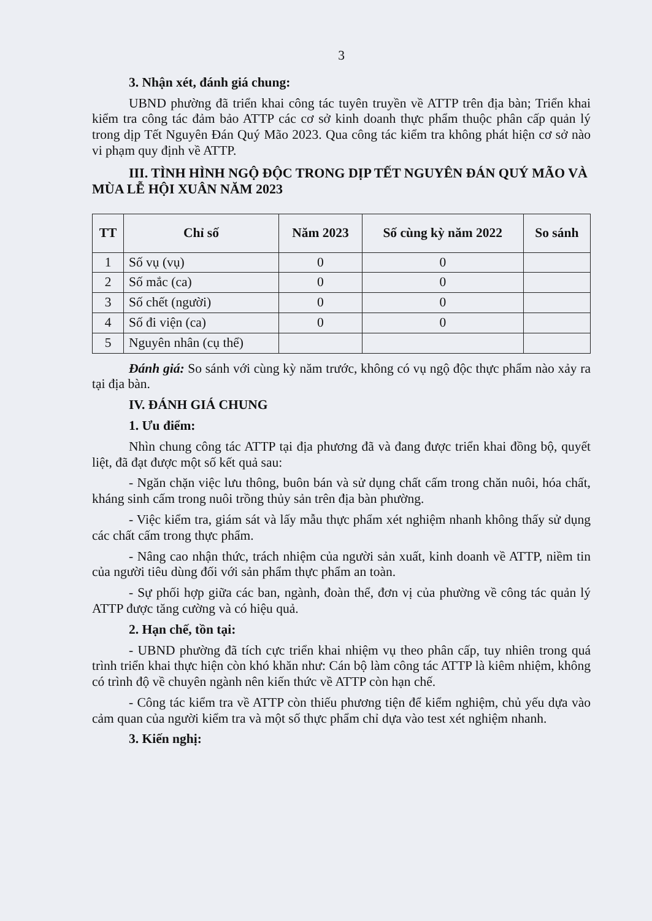3
3. Nhận xét, đánh giá chung:
UBND phường đã triển khai công tác tuyên truyền về ATTP trên địa bàn; Triển khai kiểm tra công tác đảm bảo ATTP các cơ sở kinh doanh thực phẩm thuộc phân cấp quản lý trong dịp Tết Nguyên Đán Quý Mão 2023. Qua công tác kiểm tra không phát hiện cơ sở nào vi phạm quy định về ATTP.
III. TÌNH HÌNH NGỘ ĐỘC TRONG DỊP TẾT NGUYÊN ĐÁN QUÝ MÃO VÀ MÙA LỄ HỘI XUÂN NĂM 2023
| TT | Chỉ số | Năm 2023 | Số cùng kỳ năm 2022 | So sánh |
| --- | --- | --- | --- | --- |
| 1 | Số vụ (vụ) | 0 | 0 | |
| 2 | Số mắc (ca) | 0 | 0 | |
| 3 | Số chết (người) | 0 | 0 | |
| 4 | Số đi viện (ca) | 0 | 0 | |
| 5 | Nguyên nhân (cụ thể) | | | |
Đánh giá: So sánh với cùng kỳ năm trước, không có vụ ngộ độc thực phẩm nào xảy ra tại địa bàn.
IV. ĐÁNH GIÁ CHUNG
1. Ưu điểm:
Nhìn chung công tác ATTP tại địa phương đã và đang được triển khai đồng bộ, quyết liệt, đã đạt được một số kết quả sau:
- Ngăn chặn việc lưu thông, buôn bán và sử dụng chất cấm trong chăn nuôi, hóa chất, kháng sinh cấm trong nuôi trồng thủy sản trên địa bàn phường.
- Việc kiểm tra, giám sát và lấy mẫu thực phẩm xét nghiệm nhanh không thấy sử dụng các chất cấm trong thực phẩm.
- Nâng cao nhận thức, trách nhiệm của người sản xuất, kinh doanh về ATTP, niềm tin của người tiêu dùng đối với sản phẩm thực phẩm an toàn.
- Sự phối hợp giữa các ban, ngành, đoàn thể, đơn vị của phường về công tác quản lý ATTP được tăng cường và có hiệu quả.
2. Hạn chế, tồn tại:
- UBND phường đã tích cực triển khai nhiệm vụ theo phân cấp, tuy nhiên trong quá trình triển khai thực hiện còn khó khăn như: Cán bộ làm công tác ATTP là kiêm nhiệm, không có trình độ về chuyên ngành nên kiến thức về ATTP còn hạn chế.
- Công tác kiểm tra về ATTP còn thiếu phương tiện để kiểm nghiệm, chủ yếu dựa vào cảm quan của người kiểm tra và một số thực phẩm chỉ dựa vào test xét nghiệm nhanh.
3. Kiến nghị: